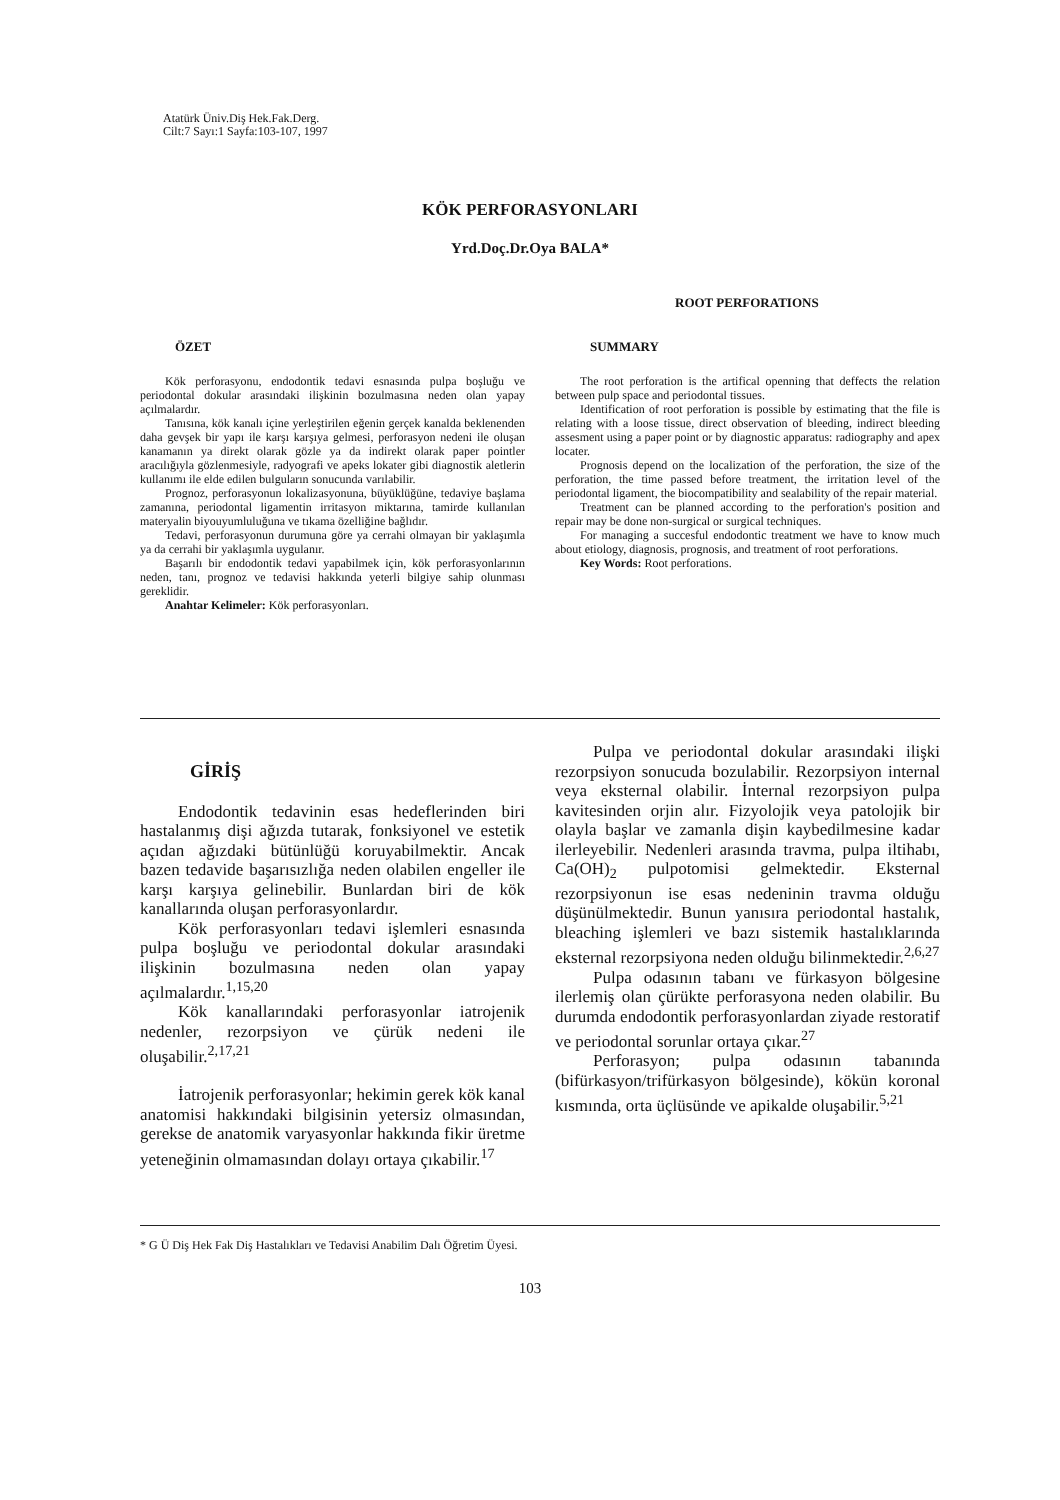Atatürk Üniv.Diş Hek.Fak.Derg.
Cilt:7 Sayı:1 Sayfa:103-107, 1997
KÖK PERFORASYONLARI
Yrd.Doç.Dr.Oya BALA*
ÖZET
Kök perforasyonu, endodontik tedavi esnasında pulpa boşluğu ve periodontal dokular arasındaki ilişkinin bozulmasına neden olan yapay açılmalardır.
Tanısına, kök kanalı içine yerleştirilen eğenin gerçek kanalda beklenenden daha gevşek bir yapı ile karşı karşıya gelmesi, perforasyon nedeni ile oluşan kanamanın ya direkt olarak gözle ya da indirekt olarak paper pointler aracılığıyla gözlenmesiyle, radyografi ve apeks lokater gibi diagnostik aletlerin kullanımı ile elde edilen bulguların sonucunda varılabilir.
Prognoz, perforasyonun lokalizasyonuna, büyüklüğüne, tedaviye başlama zamanına, periodontal ligamentin irritasyon miktarına, tamirde kullanılan materyalin biyouyumluluğuna ve tıkama özelliğine bağlıdır.
Tedavi, perforasyonun durumuna göre ya cerrahi olmayan bir yaklaşımla ya da cerrahi bir yaklaşımla uygulanır.
Başarılı bir endodontik tedavi yapabilmek için, kök perforasyonlarının neden, tanı, prognoz ve tedavisi hakkında yeterli bilgiye sahip olunması gereklidir.
Anahtar Kelimeler: Kök perforasyonları.
ROOT PERFORATIONS
SUMMARY
The root perforation is the artifical openning that deffects the relation between pulp space and periodontal tissues.
Identification of root perforation is possible by estimating that the file is relating with a loose tissue, direct observation of bleeding, indirect bleeding assesment using a paper point or by diagnostic apparatus: radiography and apex locater.
Prognosis depend on the localization of the perforation, the size of the perforation, the time passed before treatment, the irritation level of the periodontal ligament, the biocompatibility and sealability of the repair material.
Treatment can be planned according to the perforation's position and repair may be done non-surgical or surgical techniques.
For managing a succesful endodontic treatment we have to know much about etiology, diagnosis, prognosis, and treatment of root perforations.
Key Words: Root perforations.
GİRİŞ
Endodontik tedavinin esas hedeflerinden biri hastalanmış dişi ağızda tutarak, fonksiyonel ve estetik açıdan ağızdaki bütünlüğü koruyabilmektir. Ancak bazen tedavide başarısızlığa neden olabilen engeller ile karşı karşıya gelinebilir. Bunlardan biri de kök kanallarında oluşan perforasyonlardır.
Kök perforasyonları tedavi işlemleri esnasında pulpa boşluğu ve periodontal dokular arasındaki ilişkinin bozulmasına neden olan yapay açılmalardır.<sup>1,15,20</sup>
Kök kanallarındaki perforasyonlar iatrojenik nedenler, rezorpsiyon ve çürük nedeni ile oluşabilir.<sup>2,17,21</sup>
İatrojenik perforasyonlar; hekimin gerek kök kanal anatomisi hakkındaki bilgisinin yetersiz olmasından, gerekse de anatomik varyasyonlar hakkında fikir üretme yeteneğinin olmamasından dolayı ortaya çıkabilir.<sup>17</sup>
Pulpa ve periodontal dokular arasındaki ilişki rezorpsiyon sonucuda bozulabilir. Rezorpsiyon internal veya eksternal olabilir. İnternal rezorpsiyon pulpa kavitesinden orjin alır. Fizyolojik veya patolojik bir olayla başlar ve zamanla dişin kaybedilmesine kadar ilerleyebilir. Nedenleri arasında travma, pulpa iltihabı, Ca(OH)<sub>2</sub> pulpotomisi gelmektedir. Eksternal rezorpsiyonun ise esas nedeninin travma olduğu düşünülmektedir. Bunun yanısıra periodontal hastalık, bleaching işlemleri ve bazı sistemik hastalıklarında eksternal rezorpsiyona neden olduğu bilinmektedir.<sup>2,6,27</sup>
Pulpa odasının tabanı ve fürkasyon bölgesine ilerlemiş olan çürükte perforasyona neden olabilir. Bu durumda endodontik perforasyonlardan ziyade restoratif ve periodontal sorunlar ortaya çıkar.<sup>27</sup>
Perforasyon; pulpa odasının tabanında (bifürkasyon/trifürkasyon bölgesinde), kökün koronal kısmında, orta üçlüsünde ve apikalde oluşabilir.<sup>5,21</sup>
* G Ü Diş Hek Fak Diş Hastalıkları ve Tedavisi Anabilim Dalı Öğretim Üyesi.
103